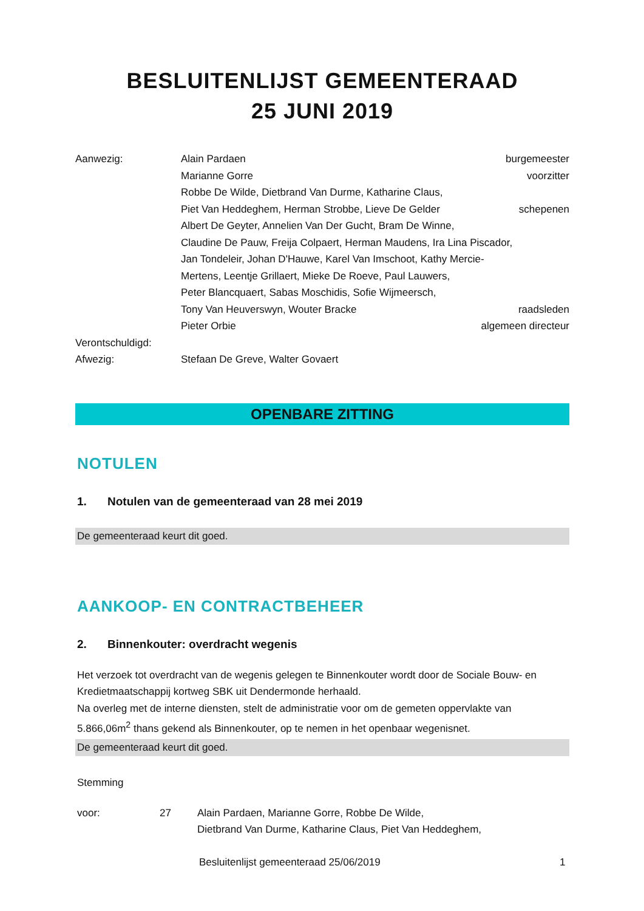BESLUITENLIJST GEMEENTERAAD
25 JUNI 2019
Aanwezig: Alain Pardaen burgemeester
Marianne Gorre voorzitter
Robbe De Wilde, Dietbrand Van Durme, Katharine Claus,
Piet Van Heddeghem, Herman Strobbe, Lieve De Gelder
schepenen
Albert De Geyter, Annelien Van Der Gucht, Bram De Winne,
Claudine De Pauw, Freija Colpaert, Herman Maudens, Ira Lina Piscador,
Jan Tondeleir, Johan D'Hauwe, Karel Van Imschoot, Kathy Mercie-
Mertens, Leentje Grillaert, Mieke De Roeve, Paul Lauwers,
Peter Blancquaert, Sabas Moschidis, Sofie Wijmeersch,
Tony Van Heuverswyn, Wouter Bracke
raadsleden
Pieter Orbie algemeen directeur
Verontschuldigd:
Afwezig: Stefaan De Greve, Walter Govaert
OPENBARE ZITTING
NOTULEN
1. Notulen van de gemeenteraad van 28 mei 2019
De gemeenteraad keurt dit goed.
AANKOOP- EN CONTRACTBEHEER
2. Binnenkouter: overdracht wegenis
Het verzoek tot overdracht van de wegenis gelegen te Binnenkouter wordt door de Sociale Bouw- en Kredietmaatschappij kortweg SBK uit Dendermonde herhaald.
Na overleg met de interne diensten, stelt de administratie voor om de gemeten oppervlakte van 5.866,06m<sup>2</sup> thans gekend als Binnenkouter, op te nemen in het openbaar wegenisnet.
De gemeenteraad keurt dit goed.
Stemming
voor: 27 Alain Pardaen, Marianne Gorre, Robbe De Wilde,
Dietbrand Van Durme, Katharine Claus, Piet Van Heddeghem,
Besluitenlijst gemeenteraad 25/06/2019
1